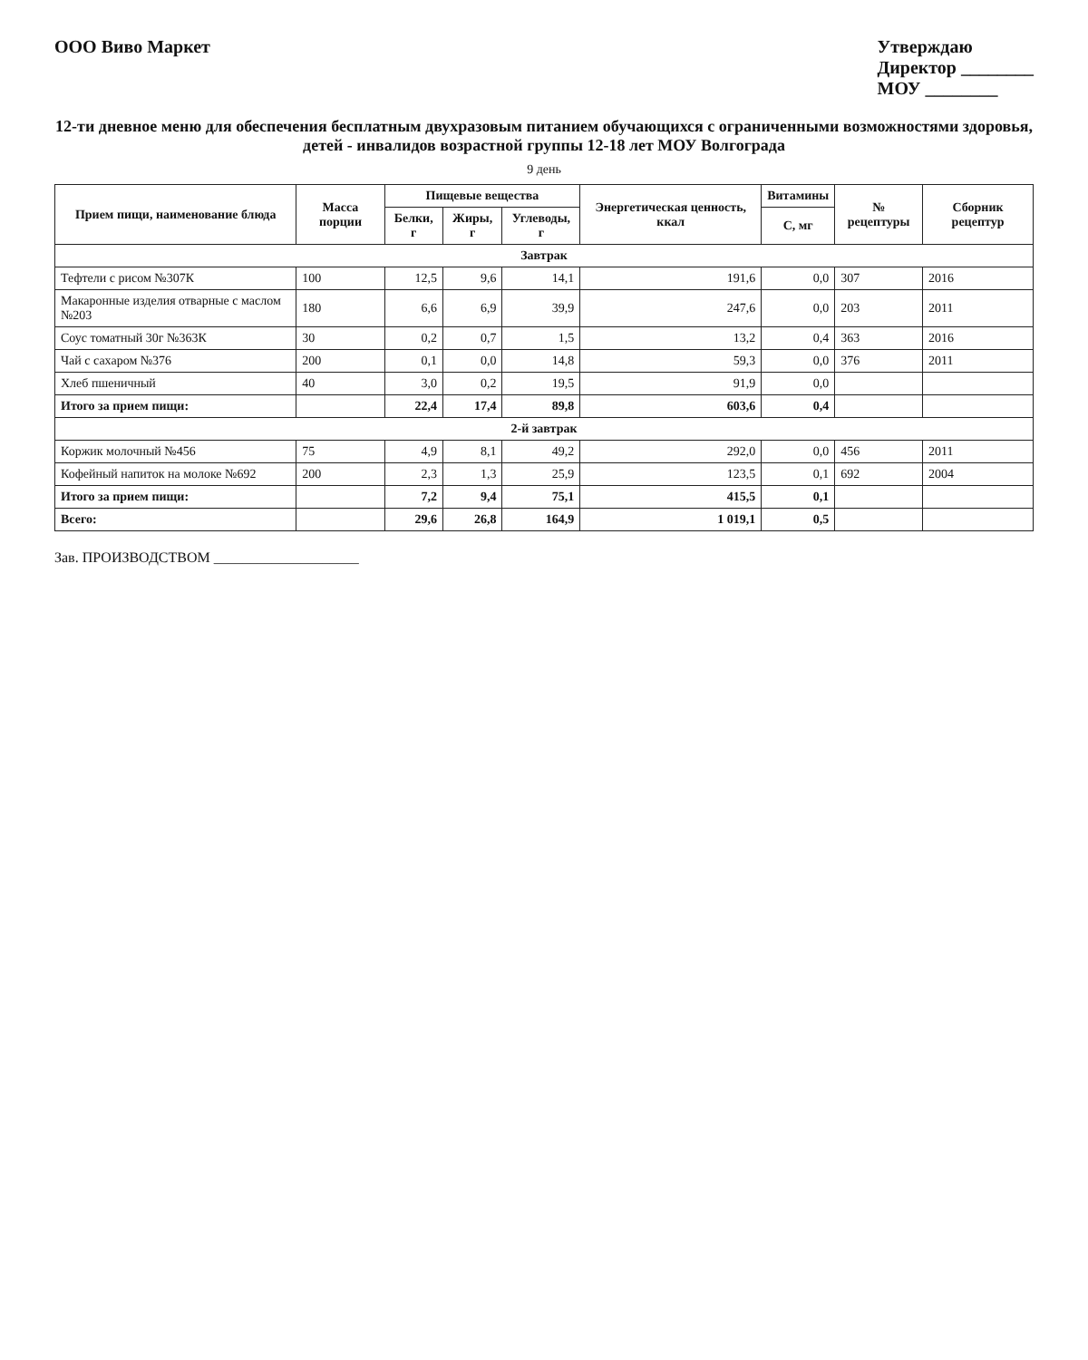ООО Виво Маркет Утверждаю
Директор ________
МОУ ________
12-ти дневное меню для обеспечения бесплатным двухразовым питанием обучающихся с ограниченными возможностями здоровья, детей - инвалидов возрастной группы 12-18 лет МОУ Волгограда
9 день
| Прием пищи, наименование блюда | Масса порции | Пищевые вещества | | | Энергетическая ценность, ккал | Витамины | № рецептуры | Сборник рецептур |
| --- | --- | --- | --- | --- | --- | --- | --- | --- |
| | | Белки, г | Жиры, г | Углеводы, г | | С, мг | | |
| Завтрак | | | | | | | | |
| Тефтели с рисом №307К | 100 | 12,5 | 9,6 | 14,1 | 191,6 | 0,0 | 307 | 2016 |
| Макаронные изделия отварные с маслом №203 | 180 | 6,6 | 6,9 | 39,9 | 247,6 | 0,0 | 203 | 2011 |
| Соус томатный 30г №363К | 30 | 0,2 | 0,7 | 1,5 | 13,2 | 0,4 | 363 | 2016 |
| Чай с сахаром №376 | 200 | 0,1 | 0,0 | 14,8 | 59,3 | 0,0 | 376 | 2011 |
| Хлеб пшеничный | 40 | 3,0 | 0,2 | 19,5 | 91,9 | 0,0 | | |
| Итого за прием пищи: | | 22,4 | 17,4 | 89,8 | 603,6 | 0,4 | | |
| 2-й завтрак | | | | | | | | |
| Коржик молочный №456 | 75 | 4,9 | 8,1 | 49,2 | 292,0 | 0,0 | 456 | 2011 |
| Кофейный напиток на молоке №692 | 200 | 2,3 | 1,3 | 25,9 | 123,5 | 0,1 | 692 | 2004 |
| Итого за прием пищи: | | 7,2 | 9,4 | 75,1 | 415,5 | 0,1 | | |
| Всего: | | 29,6 | 26,8 | 164,9 | 1 019,1 | 0,5 | | |
Зав. ПРОИЗВОДСТВОМ ____________________